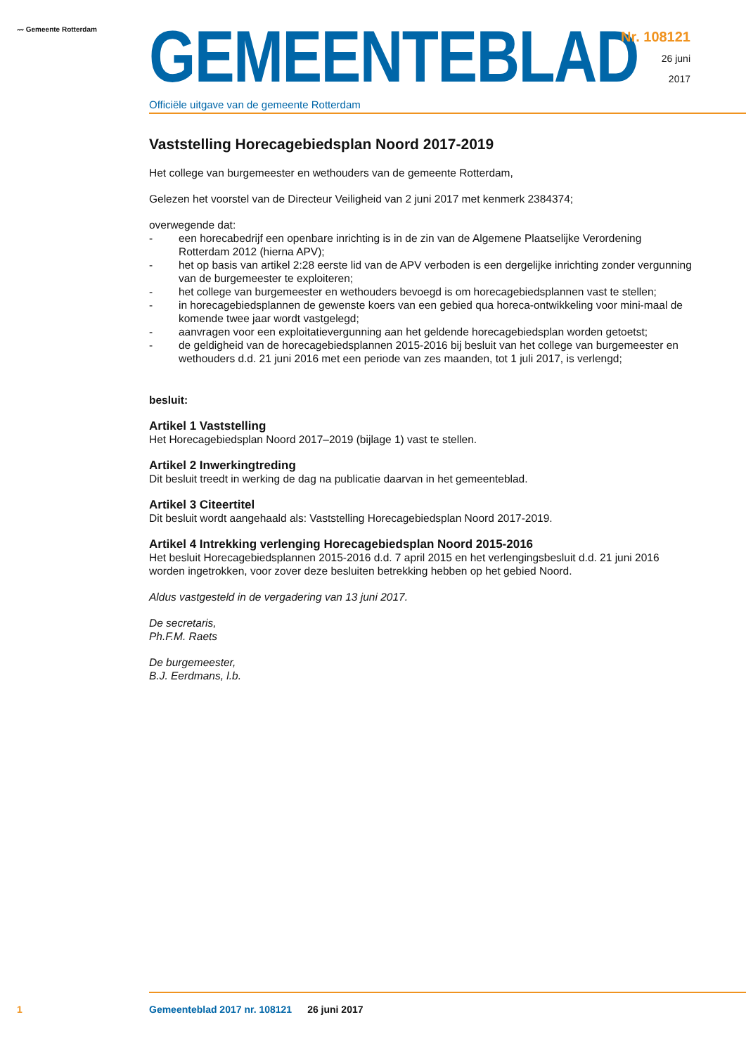〰 Gemeente Rotterdam
GEMEENTEBLAD
Officiële uitgave van de gemeente Rotterdam
Nr. 108121
26 juni
2017
Vaststelling Horecagebiedsplan Noord 2017-2019
Het college van burgemeester en wethouders van de gemeente Rotterdam,
Gelezen het voorstel van de Directeur Veiligheid van 2 juni 2017 met kenmerk 2384374;
overwegende dat:
- een horecabedrijf een openbare inrichting is in de zin van de Algemene Plaatselijke Verordening Rotterdam 2012 (hierna APV);
- het op basis van artikel 2:28 eerste lid van de APV verboden is een dergelijke inrichting zonder vergunning van de burgemeester te exploiteren;
- het college van burgemeester en wethouders bevoegd is om horecagebiedsplannen vast te stellen;
- in horecagebiedsplannen de gewenste koers van een gebied qua horeca-ontwikkeling voor mini-maal de komende twee jaar wordt vastgelegd;
- aanvragen voor een exploitatievergunning aan het geldende horecagebiedsplan worden getoetst;
- de geldigheid van de horecagebiedsplannen 2015-2016 bij besluit van het college van burgemeester en wethouders d.d. 21 juni 2016 met een periode van zes maanden, tot 1 juli 2017, is verlengd;
besluit:
Artikel 1 Vaststelling
Het Horecagebiedsplan Noord 2017–2019 (bijlage 1) vast te stellen.
Artikel 2 Inwerkingtreding
Dit besluit treedt in werking de dag na publicatie daarvan in het gemeenteblad.
Artikel 3 Citeertitel
Dit besluit wordt aangehaald als: Vaststelling Horecagebiedsplan Noord 2017-2019.
Artikel 4 Intrekking verlenging Horecagebiedsplan Noord 2015-2016
Het besluit Horecagebiedsplannen 2015-2016 d.d. 7 april 2015 en het verlengingsbesluit d.d. 21 juni 2016 worden ingetrokken, voor zover deze besluiten betrekking hebben op het gebied Noord.
Aldus vastgesteld in de vergadering van 13 juni 2017.
De secretaris,
Ph.F.M. Raets
De burgemeester,
B.J. Eerdmans, l.b.
1 Gemeenteblad 2017 nr. 108121 26 juni 2017